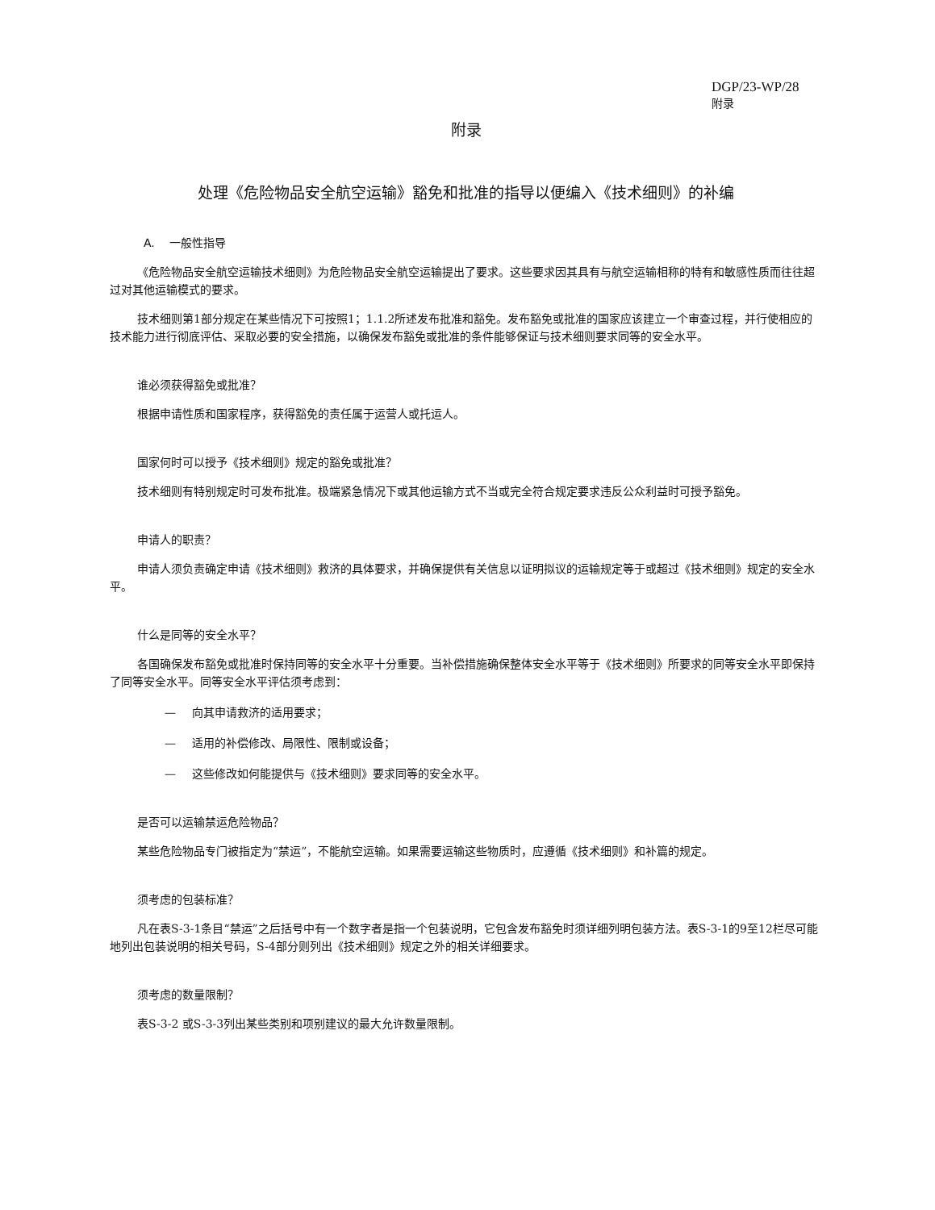DGP/23-WP/28
附录
附录
处理《危险物品安全航空运输》豁免和批准的指导以便编入《技术细则》的补编
A. 一般性指导
《危险物品安全航空运输技术细则》为危险物品安全航空运输提出了要求。这些要求因其具有与航空运输相称的特有和敏感性质而往往超过对其他运输模式的要求。
技术细则第1部分规定在某些情况下可按照1；1.1.2所述发布批准和豁免。发布豁免或批准的国家应该建立一个审查过程，并行使相应的技术能力进行彻底评估、采取必要的安全措施，以确保发布豁免或批准的条件能够保证与技术细则要求同等的安全水平。
谁必须获得豁免或批准？
根据申请性质和国家程序，获得豁免的责任属于运营人或托运人。
国家何时可以授予《技术细则》规定的豁免或批准？
技术细则有特别规定时可发布批准。极端紧急情况下或其他运输方式不当或完全符合规定要求违反公众利益时可授予豁免。
申请人的职责？
申请人须负责确定申请《技术细则》救济的具体要求，并确保提供有关信息以证明拟议的运输规定等于或超过《技术细则》规定的安全水平。
什么是同等的安全水平？
各国确保发布豁免或批准时保持同等的安全水平十分重要。当补偿措施确保整体安全水平等于《技术细则》所要求的同等安全水平即保持了同等安全水平。同等安全水平评估须考虑到：
— 向其申请救济的适用要求；
— 适用的补偿修改、局限性、限制或设备；
— 这些修改如何能提供与《技术细则》要求同等的安全水平。
是否可以运输禁运危险物品？
某些危险物品专门被指定为“禁运”，不能航空运输。如果需要运输这些物质时，应遵循《技术细则》和补篇的规定。
须考虑的包装标准？
凡在表S-3-1条目“禁运”之后括号中有一个数字者是指一个包装说明，它包含发布豁免时须详细列明包装方法。表S-3-1的9至12栏尽可能地列出包装说明的相关号码，S-4部分则列出《技术细则》规定之外的相关详细要求。
须考虑的数量限制？
表S-3-2 或S-3-3列出某些类别和项别建议的最大允许数量限制。